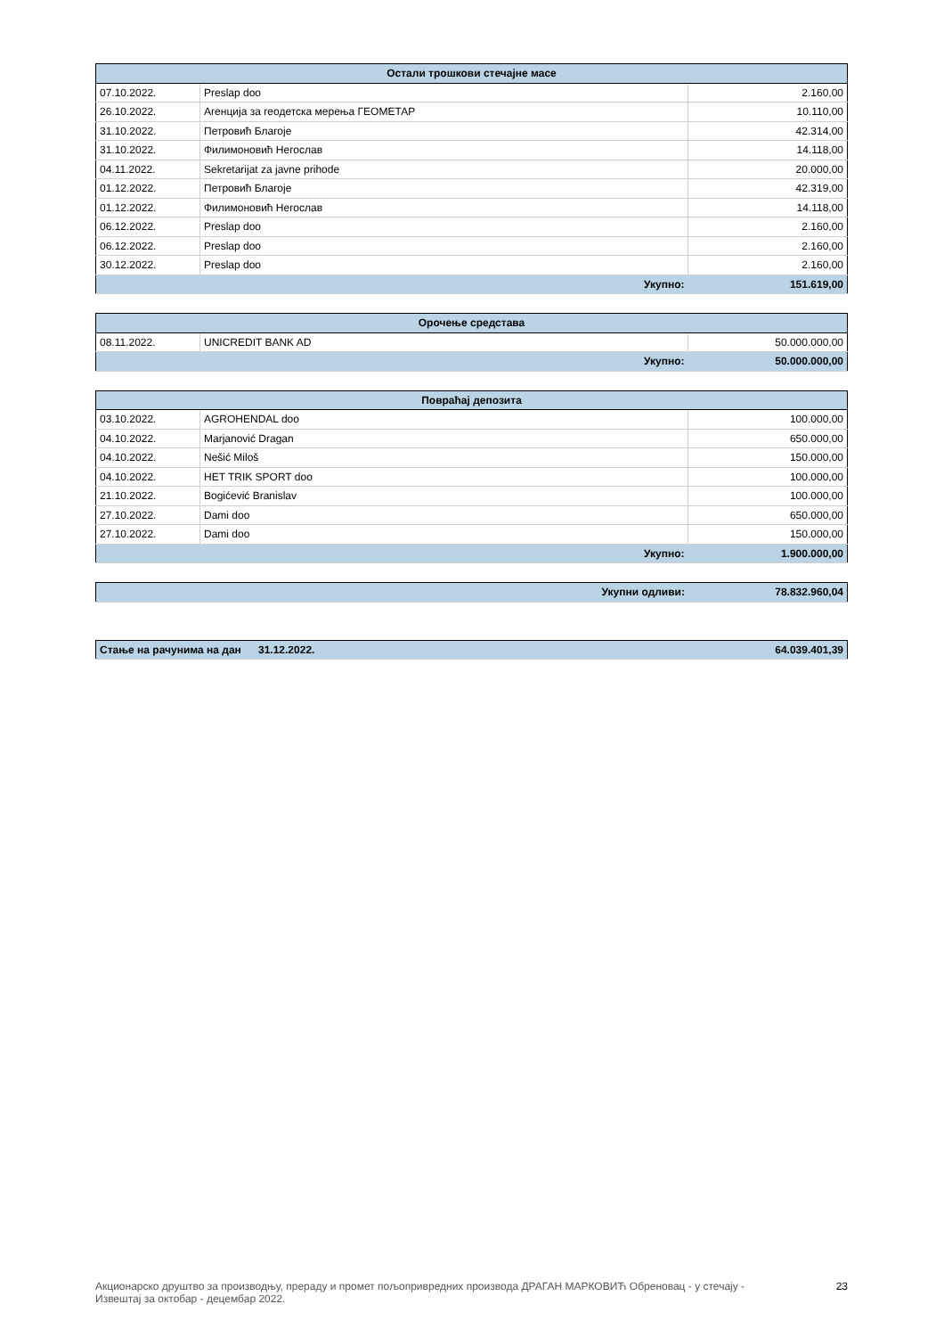| Остали трошкови стечајне масе | | |
| --- | --- | --- |
| 07.10.2022. | Preslap doo | 2.160,00 |
| 26.10.2022. | Агенција за геодетска мерења ГЕОМЕТАР | 10.110,00 |
| 31.10.2022. | Петровић Благоје | 42.314,00 |
| 31.10.2022. | Филимоновић Негослав | 14.118,00 |
| 04.11.2022. | Sekretarijat za javne prihode | 20.000,00 |
| 01.12.2022. | Петровић Благоје | 42.319,00 |
| 01.12.2022. | Филимоновић Негослав | 14.118,00 |
| 06.12.2022. | Preslap doo | 2.160,00 |
| 06.12.2022. | Preslap doo | 2.160,00 |
| 30.12.2022. | Preslap doo | 2.160,00 |
| Укупно: | | 151.619,00 |
| Орочење средстава | | |
| --- | --- | --- |
| 08.11.2022. | UNICREDIT BANK AD | 50.000.000,00 |
| Укупно: | | 50.000.000,00 |
| Повраћај депозита | | |
| --- | --- | --- |
| 03.10.2022. | AGROHENDAL doo | 100.000,00 |
| 04.10.2022. | Marjanović Dragan | 650.000,00 |
| 04.10.2022. | Nešić Miloš | 150.000,00 |
| 04.10.2022. | HET TRIK SPORT doo | 100.000,00 |
| 21.10.2022. | Bogićević Branislav | 100.000,00 |
| 27.10.2022. | Dami doo | 650.000,00 |
| 27.10.2022. | Dami doo | 150.000,00 |
| Укупно: | | 1.900.000,00 |
| Укупни одливи: | 78.832.960,04 |
| Стање на рачунима на дан | 31.12.2022. | 64.039.401,39 |
Акционарско друштво за производњу, прераду и промет пољопривредних производа ДРАГАН МАРКОВИЋ Обреновац - у стечају -
Извештај за октобар - децембар 2022.
23